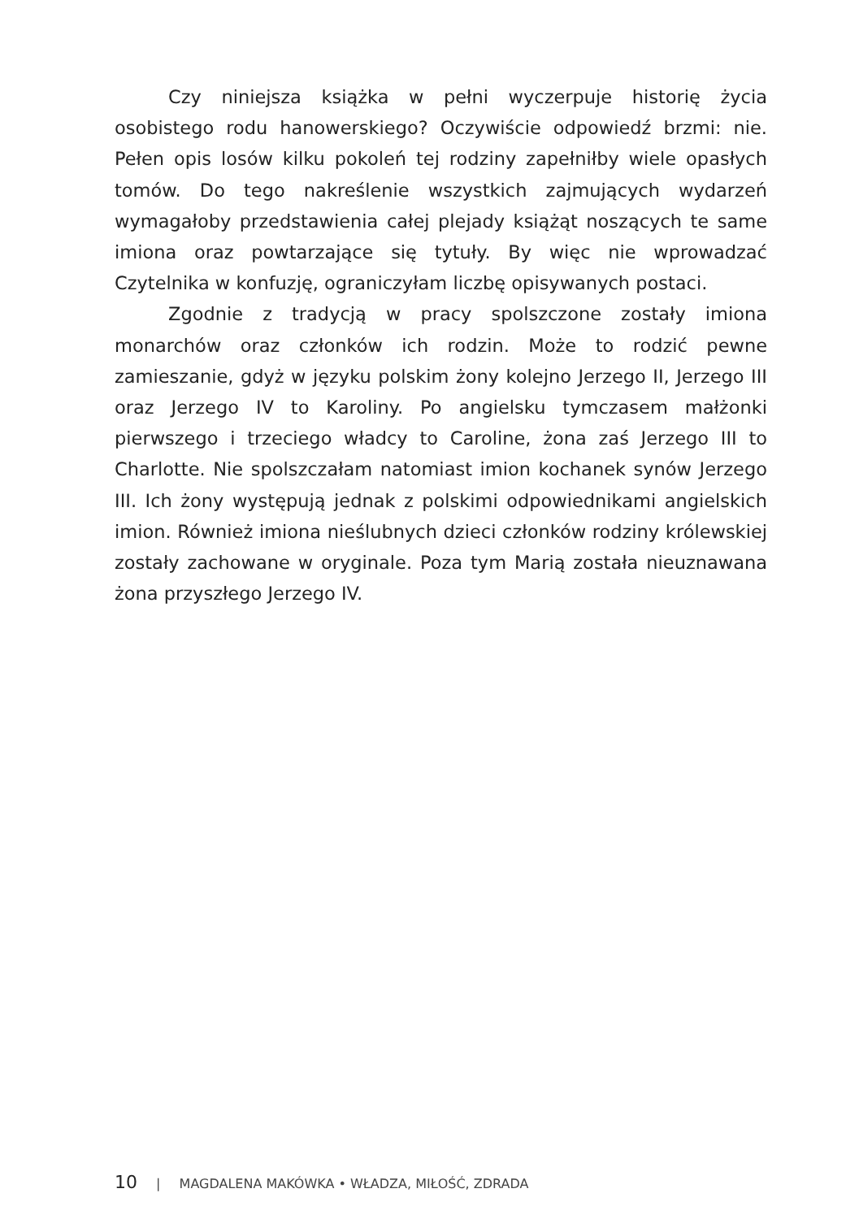Czy niniejsza książka w pełni wyczerpuje historię życia osobistego rodu hanowerskiego? Oczywiście odpowiedź brzmi: nie. Pełen opis losów kilku pokoleń tej rodziny zapełniłby wiele opasłych tomów. Do tego nakreślenie wszystkich zajmujących wydarzeń wymagałoby przedstawienia całej plejady książąt noszących te same imiona oraz powtarzające się tytuły. By więc nie wprowadzać Czytelnika w konfuzję, ograniczyłam liczbę opisywanych postaci.
Zgodnie z tradycją w pracy spolszczone zostały imiona monarchów oraz członków ich rodzin. Może to rodzić pewne zamieszanie, gdyż w języku polskim żony kolejno Jerzego II, Jerzego III oraz Jerzego IV to Karoliny. Po angielsku tymczasem małżonki pierwszego i trzeciego władcy to Caroline, żona zaś Jerzego III to Charlotte. Nie spolszczałam natomiast imion kochanek synów Jerzego III. Ich żony występują jednak z polskimi odpowiednikami angielskich imion. Również imiona nieślubnych dzieci członków rodziny królewskiej zostały zachowane w oryginale. Poza tym Marią została nieuznawana żona przyszłego Jerzego IV.
10 | MAGDALENA MAKÓWKA • WŁADZA, MIŁOŚĆ, ZDRADA